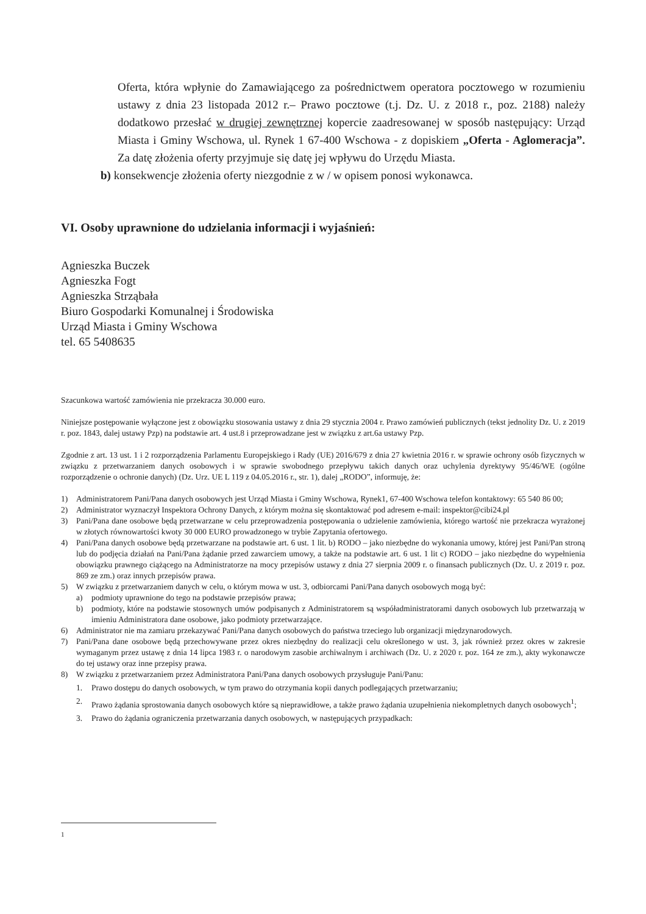Oferta, która wpłynie do Zamawiającego za pośrednictwem operatora pocztowego w rozumieniu ustawy z dnia 23 listopada 2012 r.– Prawo pocztowe (t.j. Dz. U. z 2018 r., poz. 2188) należy dodatkowo przesłać w drugiej zewnętrznej kopercie zaadresowanej w sposób następujący: Urząd Miasta i Gminy Wschowa, ul. Rynek 1 67-400 Wschowa - z dopiskiem „Oferta - Aglomeracja”. Za datę złożenia oferty przyjmuje się datę jej wpływu do Urzędu Miasta.
b) konsekwencje złożenia oferty niezgodnie z w / w opisem ponosi wykonawca.
VI. Osoby uprawnione do udzielania informacji i wyjaśnień:
Agnieszka Buczek
Agnieszka Fogt
Agnieszka Strząbała
Biuro Gospodarki Komunalnej i Środowiska
Urząd Miasta i Gminy Wschowa
tel. 65 5408635
Szacunkowa wartość zamówienia nie przekracza 30.000 euro.
Niniejsze postępowanie wyłączone jest z obowiązku stosowania ustawy z dnia 29 stycznia 2004 r. Prawo zamówień publicznych (tekst jednolity Dz. U. z 2019 r. poz. 1843, dalej ustawy Pzp) na podstawie art. 4 ust.8 i przeprowadzane jest w związku z art.6a ustawy Pzp.
Zgodnie z art. 13 ust. 1 i 2 rozporządzenia Parlamentu Europejskiego i Rady (UE) 2016/679 z dnia 27 kwietnia 2016 r. w sprawie ochrony osób fizycznych w związku z przetwarzaniem danych osobowych i w sprawie swobodnego przepływu takich danych oraz uchylenia dyrektywy 95/46/WE (ogólne rozporządzenie o ochronie danych) (Dz. Urz. UE L 119 z 04.05.2016 r., str. 1), dalej „RODO”, informuję, że:
1) Administratorem Pani/Pana danych osobowych jest Urząd Miasta i Gminy Wschowa, Rynek1, 67-400 Wschowa telefon kontaktowy: 65 540 86 00;
2) Administrator wyznaczył Inspektora Ochrony Danych, z którym można się skontaktować pod adresem e-mail: inspektor@cibi24.pl
3) Pani/Pana dane osobowe będą przetwarzane w celu przeprowadzenia postępowania o udzielenie zamówienia, którego wartość nie przekracza wyrażonej w złotych równowartości kwoty 30 000 EURO prowadzonego w trybie Zapytania ofertowego.
4) Pani/Pana danych osobowe będą przetwarzane na podstawie art. 6 ust. 1 lit. b) RODO – jako niezbędne do wykonania umowy, której jest Pani/Pan stroną lub do podjęcia działań na Pani/Pana żądanie przed zawarciem umowy, a także na podstawie art. 6 ust. 1 lit c) RODO – jako niezbędne do wypełnienia obowiązku prawnego ciążącego na Administratorze na mocy przepisów ustawy z dnia 27 sierpnia 2009 r. o finansach publicznych (Dz. U. z 2019 r. poz. 869 ze zm.) oraz innych przepisów prawa.
5) W związku z przetwarzaniem danych w celu, o którym mowa w ust. 3, odbiorcami Pani/Pana danych osobowych mogą być:
a) podmioty uprawnione do tego na podstawie przepisów prawa;
b) podmioty, które na podstawie stosownych umów podpisanych z Administratorem są współadministratorami danych osobowych lub przetwarzają w imieniu Administratora dane osobowe, jako podmioty przetwarzające.
6) Administrator nie ma zamiaru przekazywać Pani/Pana danych osobowych do państwa trzeciego lub organizacji międzynarodowych.
7) Pani/Pana dane osobowe będą przechowywane przez okres niezbędny do realizacji celu określonego w ust. 3, jak również przez okres w zakresie wymaganym przez ustawę z dnia 14 lipca 1983 r. o narodowym zasobie archiwalnym i archiwach (Dz. U. z 2020 r. poz. 164 ze zm.), akty wykonawcze do tej ustawy oraz inne przepisy prawa.
8) W związku z przetwarzaniem przez Administratora Pani/Pana danych osobowych przysługuje Pani/Panu:
1. Prawo dostępu do danych osobowych, w tym prawo do otrzymania kopii danych podlegających przetwarzaniu;
2. Prawo żądania sprostowania danych osobowych które są nieprawidłowe, a także prawo żądania uzupełnienia niekompletnych danych osobowych<sup>1</sup>;
3. Prawo do żądania ograniczenia przetwarzania danych osobowych, w następujących przypadkach:
1